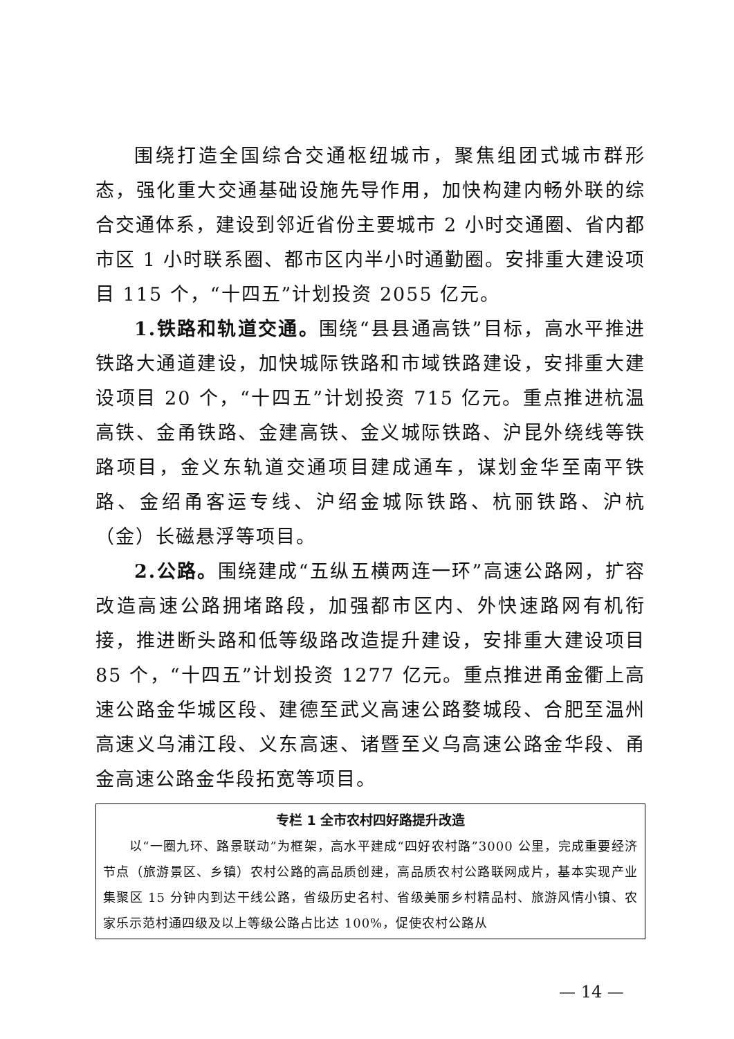围绕打造全国综合交通枢纽城市，聚焦组团式城市群形态，强化重大交通基础设施先导作用，加快构建内畅外联的综合交通体系，建设到邻近省份主要城市 2 小时交通圈、省内都市区 1 小时联系圈、都市区内半小时通勤圈。安排重大建设项目 115 个，“十四五”计划投资 2055 亿元。
1.铁路和轨道交通。围绕“县县通高铁”目标，高水平推进铁路大通道建设，加快城际铁路和市域铁路建设，安排重大建设项目 20 个，“十四五”计划投资 715 亿元。重点推进杭温高铁、金甬铁路、金建高铁、金义城际铁路、沪昆外绕线等铁路项目，金义东轨道交通项目建成通车，谋划金华至南平铁路、金绍甬客运专线、沪绍金城际铁路、杭丽铁路、沪杭（金）长磁悬浮等项目。
2.公路。围绕建成“五纵五横两连一环”高速公路网，扩容改造高速公路拥堵路段，加强都市区内、外快速路网有机衔接，推进断头路和低等级路改造提升建设，安排重大建设项目 85 个，“十四五”计划投资 1277 亿元。重点推进甬金衢上高速公路金华城区段、建德至武义高速公路婺城段、合肥至温州高速义乌浦江段、义东高速、诸暨至义乌高速公路金华段、甬金高速公路金华段拓宽等项目。
专栏 1 全市农村四好路提升改造
以“一圈九环、路景联动”为框架，高水平建成“四好农村路”3000 公里，完成重要经济节点（旅游景区、乡镇）农村公路的高品质创建，高品质农村公路联网成片，基本实现产业集聚区 15 分钟内到达干线公路，省级历史名村、省级美丽乡村精品村、旅游风情小镇、农家乐示范村通四级及以上等级公路占比达 100%，促使农村公路从
— 14 —